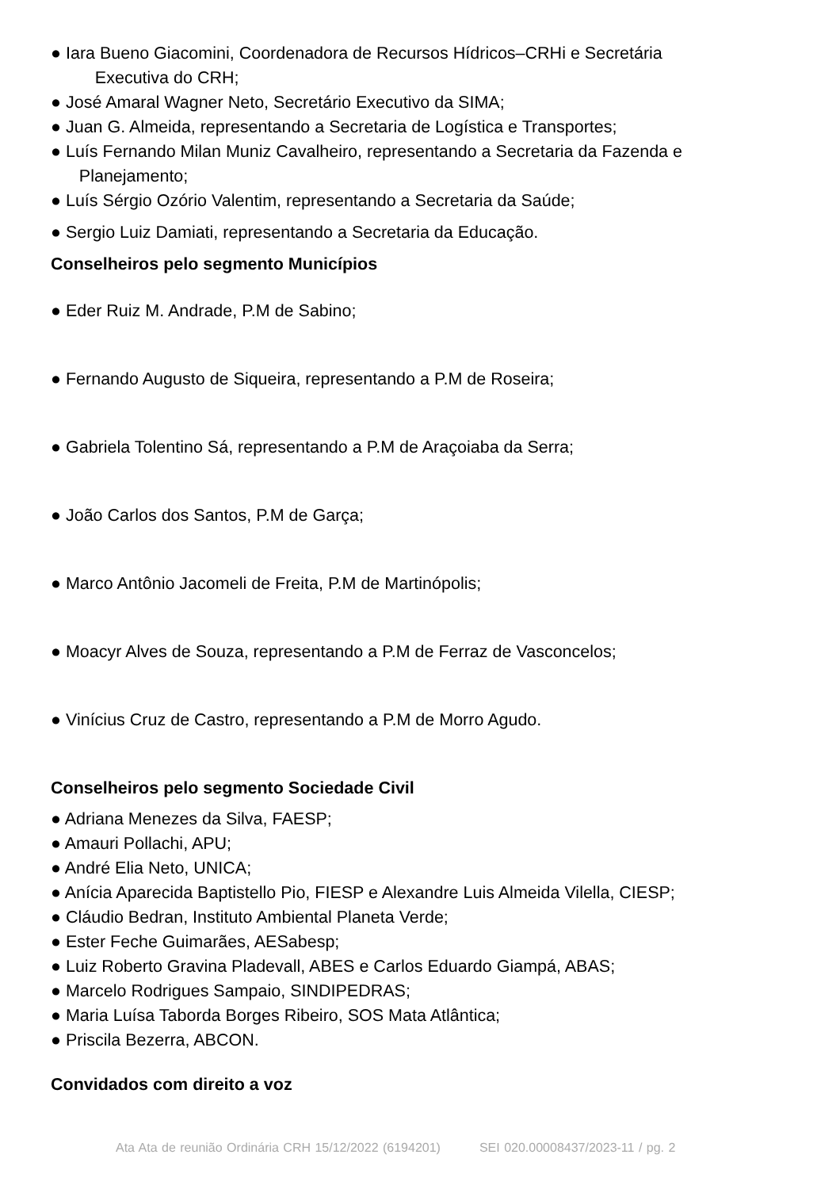● Iara Bueno Giacomini, Coordenadora de Recursos Hídricos–CRHi e Secretária
Executiva do CRH;
● José Amaral Wagner Neto, Secretário Executivo da SIMA;
● Juan G. Almeida, representando a Secretaria de Logística e Transportes;
● Luís Fernando Milan Muniz Cavalheiro, representando a Secretaria da Fazenda e
Planejamento;
● Luís Sérgio Ozório Valentim, representando a Secretaria da Saúde;
● Sergio Luiz Damiati, representando a Secretaria da Educação.
Conselheiros pelo segmento Municípios
● Eder Ruiz M. Andrade, P.M de Sabino;
● Fernando Augusto de Siqueira, representando a P.M de Roseira;
● Gabriela Tolentino Sá, representando a P.M de Araçoiaba da Serra;
● João Carlos dos Santos, P.M de Garça;
● Marco Antônio Jacomeli de Freita, P.M de Martinópolis;
● Moacyr Alves de Souza, representando a P.M de Ferraz de Vasconcelos;
● Vinícius Cruz de Castro, representando a P.M de Morro Agudo.
Conselheiros pelo segmento Sociedade Civil
● Adriana Menezes da Silva, FAESP;
● Amauri Pollachi, APU;
● André Elia Neto, UNICA;
● Anícia Aparecida Baptistello Pio, FIESP e Alexandre Luis Almeida Vilella, CIESP;
● Cláudio Bedran, Instituto Ambiental Planeta Verde;
● Ester Feche Guimarães, AESabesp;
● Luiz Roberto Gravina Pladevall, ABES e Carlos Eduardo Giampá, ABAS;
● Marcelo Rodrigues Sampaio, SINDIPEDRAS;
● Maria Luísa Taborda Borges Ribeiro, SOS Mata Atlântica;
● Priscila Bezerra, ABCON.
Convidados com direito a voz
Ata Ata de reunião Ordinária CRH 15/12/2022 (6194201) SEI 020.00008437/2023-11 / pg. 2